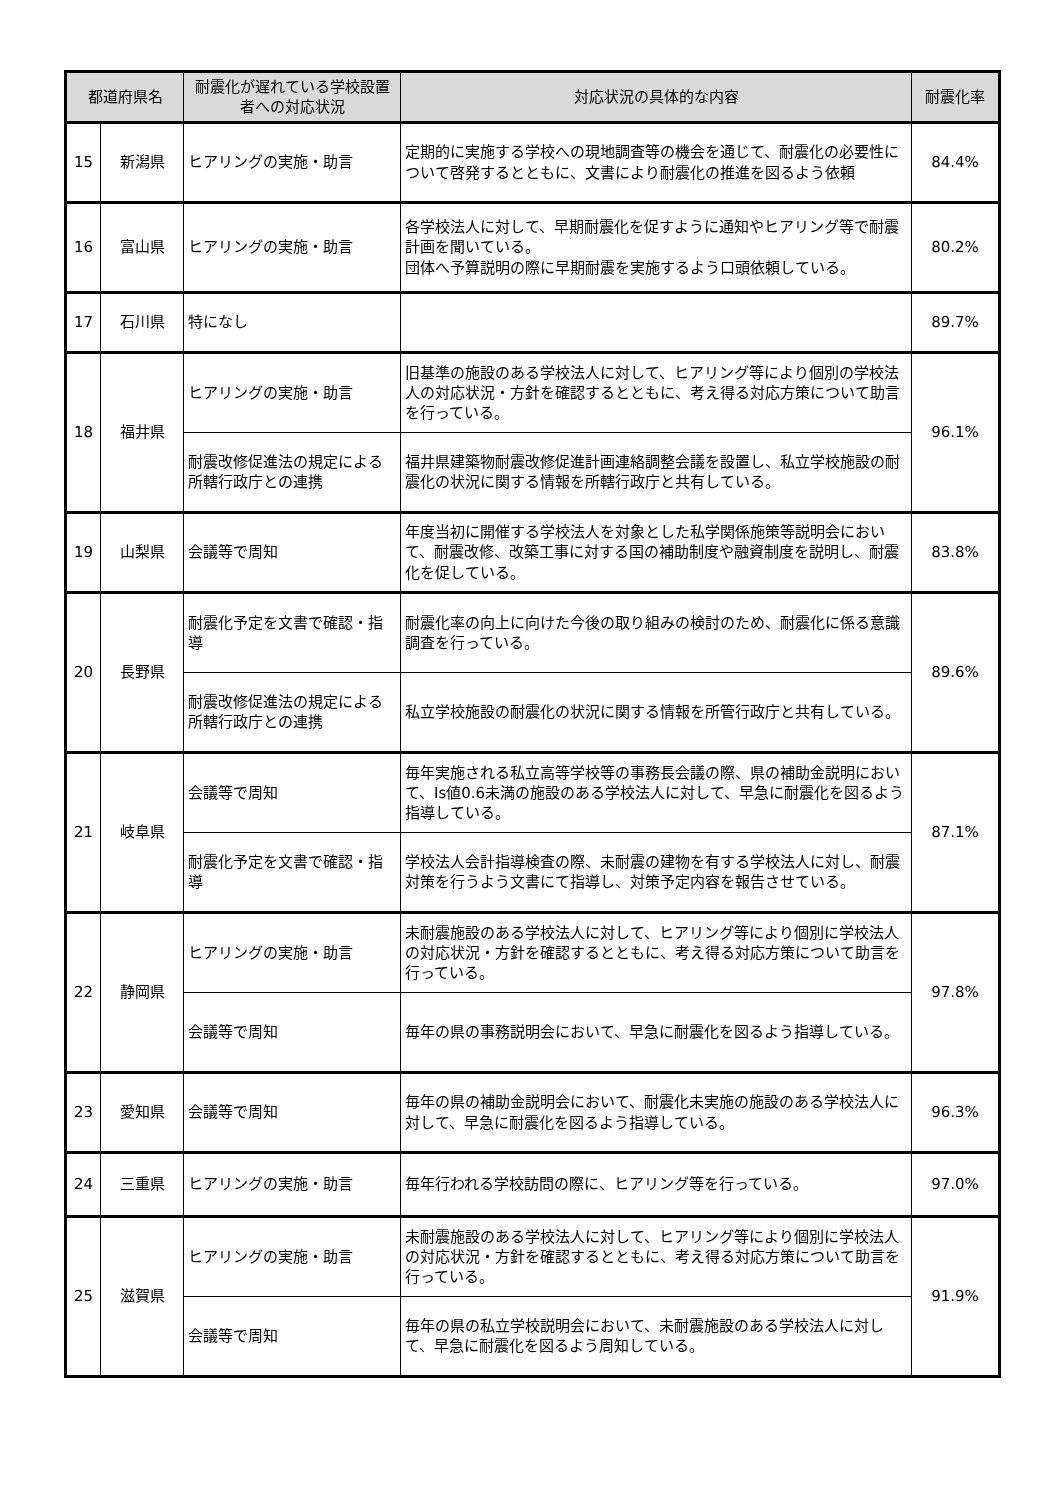| 都道府県名 | | 耐震化が遅れている学校設置者への対応状況 | 対応状況の具体的な内容 | 耐震化率 |
| --- | --- | --- | --- | --- |
| 15 | 新潟県 | ヒアリングの実施・助言 | 定期的に実施する学校への現地調査等の機会を通じて、耐震化の必要性について啓発するとともに、文書により耐震化の推進を図るよう依頼 | 84.4% |
| 16 | 富山県 | ヒアリングの実施・助言 | 各学校法人に対して、早期耐震化を促すように通知やヒアリング等で耐震計画を聞いている。 団体へ予算説明の際に早期耐震を実施するよう口頭依頼している。 | 80.2% |
| 17 | 石川県 | 特になし | | 89.7% |
| 18 | 福井県 | ヒアリングの実施・助言 | 旧基準の施設のある学校法人に対して、ヒアリング等により個別の学校法人の対応状況・方針を確認するとともに、考え得る対応方策について助言を行っている。 | 96.1% |
| | | 耐震改修促進法の規定による所轄行政庁との連携 | 福井県建築物耐震改修促進計画連絡調整会議を設置し、私立学校施設の耐震化の状況に関する情報を所轄行政庁と共有している。 | |
| 19 | 山梨県 | 会議等で周知 | 年度当初に開催する学校法人を対象とした私学関係施策等説明会において、耐震改修、改築工事に対する国の補助制度や融資制度を説明し、耐震化を促している。 | 83.8% |
| 20 | 長野県 | 耐震化予定を文書で確認・指導 | 耐震化率の向上に向けた今後の取り組みの検討のため、耐震化に係る意識調査を行っている。 | 89.6% |
| | | 耐震改修促進法の規定による所轄行政庁との連携 | 私立学校施設の耐震化の状況に関する情報を所管行政庁と共有している。 | |
| 21 | 岐阜県 | 会議等で周知 | 毎年実施される私立高等学校等の事務長会議の際、県の補助金説明において、Is値0.6未満の施設のある学校法人に対して、早急に耐震化を図るよう指導している。 | 87.1% |
| | | 耐震化予定を文書で確認・指導 | 学校法人会計指導検査の際、未耐震の建物を有する学校法人に対し、耐震対策を行うよう文書にて指導し、対策予定内容を報告させている。 | |
| 22 | 静岡県 | ヒアリングの実施・助言 | 未耐震施設のある学校法人に対して、ヒアリング等により個別に学校法人の対応状況・方針を確認するとともに、考え得る対応方策について助言を行っている。 | 97.8% |
| | | 会議等で周知 | 毎年の県の事務説明会において、早急に耐震化を図るよう指導している。 | |
| 23 | 愛知県 | 会議等で周知 | 毎年の県の補助金説明会において、耐震化未実施の施設のある学校法人に対して、早急に耐震化を図るよう指導している。 | 96.3% |
| 24 | 三重県 | ヒアリングの実施・助言 | 毎年行われる学校訪問の際に、ヒアリング等を行っている。 | 97.0% |
| 25 | 滋賀県 | ヒアリングの実施・助言 | 未耐震施設のある学校法人に対して、ヒアリング等により個別に学校法人の対応状況・方針を確認するとともに、考え得る対応方策について助言を行っている。 | 91.9% |
| | | 会議等で周知 | 毎年の県の私立学校説明会において、未耐震施設のある学校法人に対して、早急に耐震化を図るよう周知している。 | |